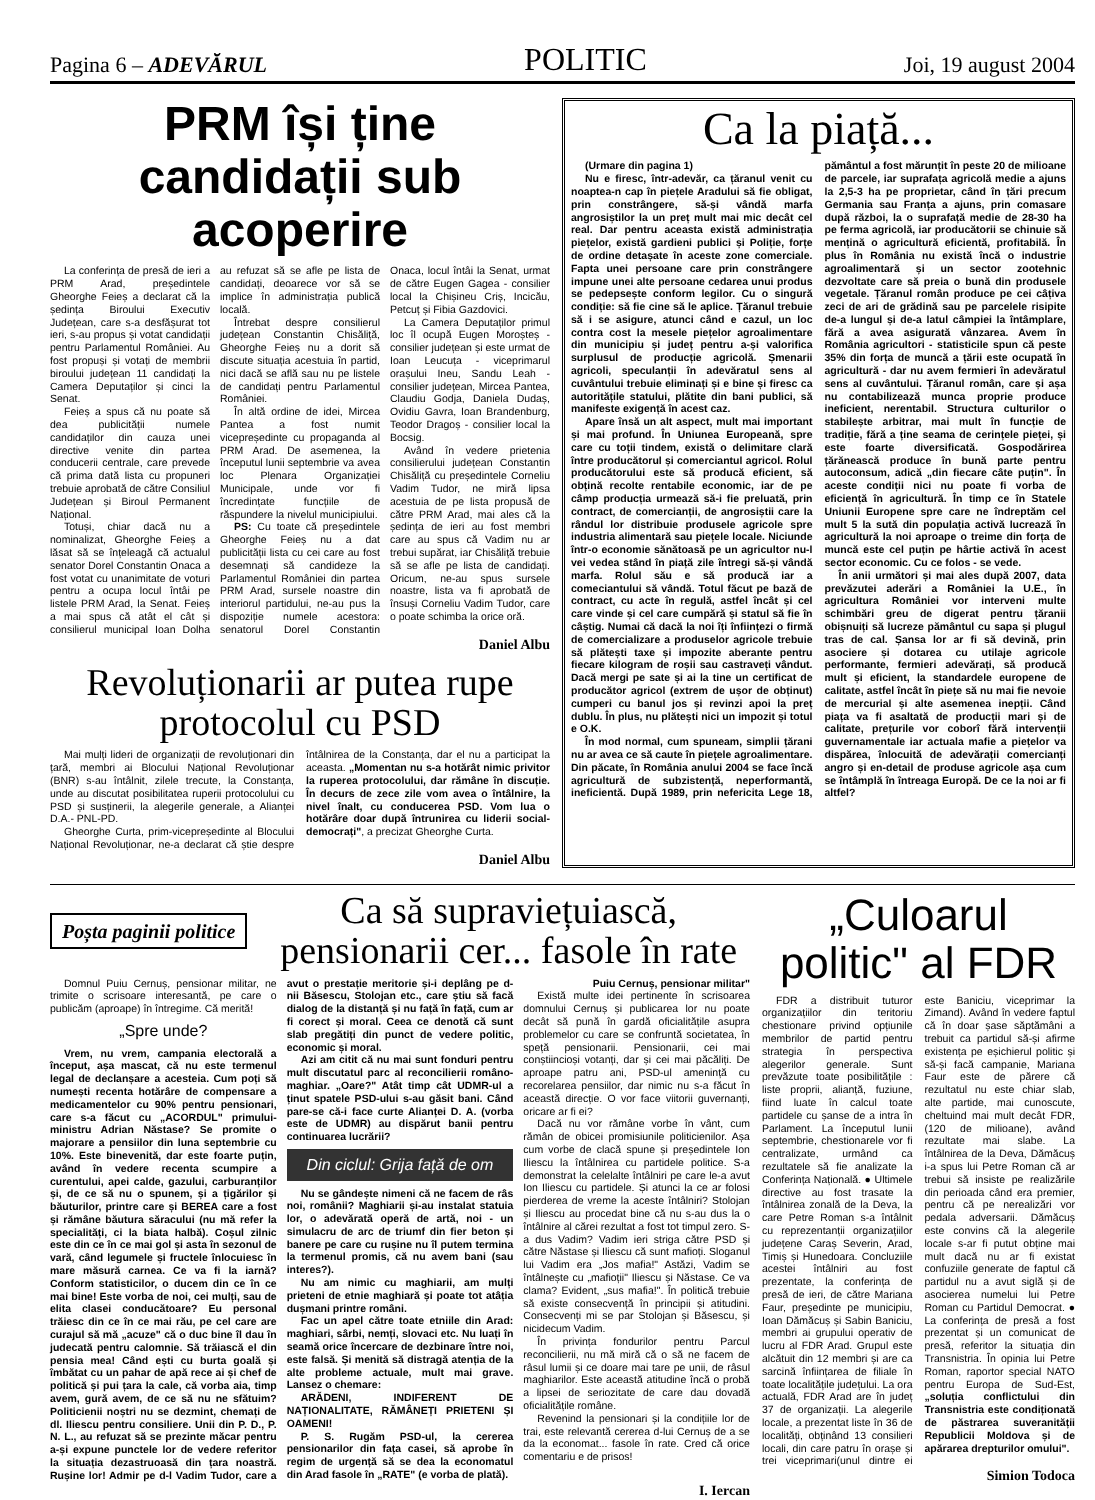Pagina 6 – ADEVĂRUL POLITIC Joi, 19 august 2004
PRM își ține candidații sub acoperire
La conferința de presă de ieri a PRM Arad, președintele Gheorghe Feieș a declarat că la ședința Biroului Executiv Județean, care s-a desfășurat tot ieri, s-au propus și votat candidații pentru Parlamentul României. Au fost propuși și votați de membrii biroului județean 11 candidați la Camera Deputaților și cinci la Senat.
Feieș a spus că nu poate să dea publicității numele candidaților din cauza unei directive venite din partea conducerii centrale, care prevede că prima dată lista cu propuneri trebuie aprobată de către Consiliul Județean și Biroul Permanent Național.
Totuși, chiar dacă nu a nominalizat, Gheorghe Feieș a lăsat să se înțeleagă că actualul senator Dorel Constantin Onaca a fost votat cu unanimitate de voturi pentru a ocupa locul întâi pe listele PRM Arad, la Senat. Feieș a mai spus că atât el cât și consilierul municipal Ioan Dolha au refuzat să se afle pe lista de candidați, deoarece vor să se implice în administrația publică locală.
Întrebat despre consilierul județean Constantin Chisăliță, Gheorghe Feieș nu a dorit să discute situația acestuia în partid, nici dacă se află sau nu pe listele de candidați pentru Parlamentul României.
În altă ordine de idei, Mircea Pantea a fost numit vicepreședinte cu propaganda al PRM Arad. De asemenea, la începutul lunii septembrie va avea loc Plenara Organizației Municipale, unde vor fi încredințate funcțiile de răspundere la nivelul municipiului.
PS: Cu toate că președintele Gheorghe Feieș nu a dat publicității lista cu cei care au fost desemnați să candideze la Parlamentul României din partea PRM Arad, sursele noastre din interiorul partidului, ne-au pus la dispoziție numele acestora: senatorul Dorel Constantin Onaca, locul întâi la Senat, urmat de către Eugen Gagea - consilier local la Chișineu Criș, Incicău, Petcuț și Fibia Gazdovici.
La Camera Deputaților primul loc îl ocupă Eugen Moroșteș - consilier județean și este urmat de Ioan Leucuța - viceprimarul orașului Ineu, Sandu Leah - consilier județean, Mircea Pantea, Claudiu Godja, Daniela Dudaș, Ovidiu Gavra, Ioan Brandenburg, Teodor Dragoș - consilier local la Bocsig.
Având în vedere prietenia consilierului județean Constantin Chisăliță cu președintele Corneliu Vadim Tudor, ne miră lipsa acestuia de pe lista propusă de către PRM Arad, mai ales că la ședința de ieri au fost membri care au spus că Vadim nu ar trebui supărat, iar Chisăliță trebuie să se afle pe lista de candidați. Oricum, ne-au spus sursele noastre, lista va fi aprobată de însuși Corneliu Vadim Tudor, care o poate schimba la orice oră.
Daniel Albu
Revoluționarii ar putea rupe protocolul cu PSD
Mai mulți lideri de organizații de revoluționari din țară, membri ai Blocului Național Revoluționar (BNR) s-au întâlnit, zilele trecute, la Constanța, unde au discutat posibilitatea ruperii protocolului cu PSD și susținerii, la alegerile generale, a Alianței D.A.- PNL-PD.
Gheorghe Curta, prim-vicepreședinte al Blocului Național Revoluționar, ne-a declarat că știe despre întâlnirea de la Constanța, dar el nu a participat la aceasta. „Momentan nu s-a hotărât nimic privitor la ruperea protocolului, dar rămâne în discuție. În decurs de zece zile vom avea o întâlnire, la nivel înalt, cu conducerea PSD. Vom lua o hotărâre doar după întrunirea cu liderii social-democrați", a precizat Gheorghe Curta.
Daniel Albu
Ca la piață...
(Urmare din pagina 1)
Nu e firesc, într-adevăr, ca țăranul venit cu noaptea-n cap în piețele Aradului să fie obligat, prin constrângere, să-și vândă marfa angrosiștilor la un preț mult mai mic decât cel real. Dar pentru aceasta există administrația piețelor, există gardieni publici și Poliție, forțe de ordine detașate în aceste zone comerciale. Fapta unei persoane care prin constrângere impune unei alte persoane cedarea unui produs se pedepsește conform legilor. Cu o singură condiție: să fie cine să le aplice. Țăranul trebuie să i se asigure, atunci când e cazul, un loc contra cost la mesele piețelor agroalimentare din municipiu și județ pentru a-și valorifica surplusul de producție agricolă. Șmenarii agricoli, speculanții în adevăratul sens al cuvântului trebuie eliminați și e bine și firesc ca autoritățile statului, plătite din bani publici, să manifeste exigență în acest caz.
Apare însă un alt aspect, mult mai important și mai profund. În Uniunea Europeană, spre care cu toții tindem, există o delimitare clară între producătorul și comerciantul agricol. Rolul producătorului este să producă eficient, să obțină recolte rentabile economic, iar de pe câmp producția urmează să-i fie preluată, prin contract, de comercianții, de angrosiștii care la rândul lor distribuie produsele agricole spre industria alimentară sau piețele locale. Niciunde într-o economie sănătoasă pe un agricultor nu-l vei vedea stând în piață zile întregi să-și vândă marfa. Rolul său e să producă iar a comeciantului să vândă. Totul făcut pe bază de contract, cu acte în regulă, astfel încât și cel care vinde și cel care cumpără și statul să fie în câștig. Numai că dacă la noi îți înființezi o firmă de comercializare a produselor agricole trebuie să plătești taxe și impozite aberante pentru fiecare kilogram de roșii sau castraveți vândut. Dacă mergi pe sate și ai la tine un certificat de producător agricol (extrem de ușor de obținut) cumperi cu banul jos și revinzi apoi la preț dublu. În plus, nu plătești nici un impozit și totul e O.K.
În mod normal, cum spuneam, simplii țărani nu ar avea ce să caute în piețele agroalimentare. Din păcate, în România anului 2004 se face încă agricultură de subzistență, neperformantă, ineficientă. După 1989, prin nefericita Lege 18, pământul a fost mărunțit în peste 20 de milioane de parcele, iar suprafața agricolă medie a ajuns la 2,5-3 ha pe proprietar, când în țări precum Germania sau Franța a ajuns, prin comasare după război, la o suprafață medie de 28-30 ha pe ferma agricolă, iar producătorii se chinuie să mențină o agricultură eficientă, profitabilă. În plus în România nu există încă o industrie agroalimentară și un sector zootehnic dezvoltate care să preia o bună din produsele vegetale. Țăranul român produce pe cei câțiva zeci de ari de grădină sau pe parcelele risipite de-a lungul și de-a latul câmpiei la întâmplare, fără a avea asigurată vânzarea. Avem în România agricultori - statisticile spun că peste 35% din forța de muncă a țării este ocupată în agricultură - dar nu avem fermieri în adevăratul sens al cuvântului. Țăranul român, care și așa nu contabilizează munca proprie produce ineficient, nerentabil. Structura culturilor o stabilește arbitrar, mai mult în funcție de tradiție, fără a ține seama de cerințele pieței, și este foarte diversificată. Gospodărirea țărănească produce în bună parte pentru autoconsum, adică „din fiecare câte puțin". În aceste condiții nici nu poate fi vorba de eficiență în agricultură. În timp ce în Statele Uniunii Europene spre care ne îndreptăm cel mult 5 la sută din populația activă lucrează în agricultură la noi aproape o treime din forța de muncă este cel puțin pe hârtie activă în acest sector economic. Cu ce folos - se vede.
În anii următori și mai ales după 2007, data prevăzutei aderări a României la U.E., în agricultura României vor interveni multe schimbări greu de digerat pentru țăranii obișnuiți să lucreze pământul cu sapa și plugul tras de cal. Șansa lor ar fi să devină, prin asociere și dotarea cu utilaje agricole performante, fermieri adevărați, să producă mult și eficient, la standardele europene de calitate, astfel încât în piețe să nu mai fie nevoie de mercurial și alte asemenea inepții. Când piața va fi asaltată de producții mari și de calitate, prețurile vor coborî fără intervenții guvernamentale iar actuala mafie a piețelor va dispărea, înlocuită de adevărații comercianți angro și en-detail de produse agricole așa cum se întâmplă în întreaga Europă. De ce la noi ar fi altfel?
Poșta paginii politice
Ca să supraviețuiască, pensionarii cer... fasole în rate
Domnul Puiu Cernuș, pensionar militar, ne trimite o scrisoare interesantă, pe care o publicăm (aproape) în întregime. Că merită!
„Spre unde?
Vrem, nu vrem, campania electorală a început, așa mascat, că nu este termenul legal de declanșare a acesteia. Cum poți să numești recenta hotărâre de compensare a medicamentelor cu 90% pentru pensionari, care s-a făcut cu „ACORDUL" primului-ministru Adrian Năstase? Se promite o majorare a pensiilor din luna septembrie cu 10%. Este binevenită, dar este foarte puțin, având în vedere recenta scumpire a curentului, apei calde, gazului, carburanților și, de ce să nu o spunem, și a țigărilor și băuturilor, printre care și BEREA care a fost și rămâne băutura săracului (nu mă refer la specialități, ci la biata halbă). Coșul zilnic este din ce în ce mai gol și asta în sezonul de vară, când legumele și fructele înlocuiesc în mare măsură carnea. Ce va fi la iarnă? Conform statisticilor, o ducem din ce în ce mai bine! Este vorba de noi, cei mulți, sau de elita clasei conducătoare? Eu personal trăiesc din ce în ce mai rău, pe cel care are curajul să mă „acuze" că o duc bine îl dau în judecată pentru calomnie. Să trăiască el din pensia mea! Când ești cu burta goală și îmbătat cu un pahar de apă rece ai și chef de politică și pui țara la cale, că vorba aia, timp avem, gură avem, de ce să nu ne sfătuim? Politicienii noștri nu se dezmint, chemați de dl. Iliescu pentru consiliere. Unii din P. D., P. N. L., au refuzat să se prezinte măcar pentru a-și expune punctele lor de vedere referitor la situația dezastruoasă din țara noastră. Rușine lor! Admir pe d-l Vadim Tudor, care a avut o prestație meritorie și-i deplâng pe d-nii Băsescu, Stolojan etc., care știu să facă dialog de la distanță și nu față în față, cum ar fi corect și moral. Ceea ce denotă că sunt slab pregătiți din punct de vedere politic, economic și moral.
Azi am citit că nu mai sunt fonduri pentru mult discutatul parc al reconcilierii româno-maghiar. „Oare?" Atât timp cât UDMR-ul a ținut spatele PSD-ului s-au găsit bani. Când pare-se că-i face curte Alianței D. A. (vorba este de UDMR) au dispărut banii pentru continuarea lucrării?
Din ciclul: Grija față de om
Nu se gândește nimeni că ne facem de râs noi, românii? Maghiarii și-au instalat statuia lor, o adevărată operă de artă, noi - un simulacru de arc de triumf din fier beton și banere pe care cu rușine nu îl putem termina la termenul promis, că nu avem bani (sau interes?).
Nu am nimic cu maghiarii, am mulți prieteni de etnie maghiară și poate tot atâția dușmani printre români.
Fac un apel către toate etniile din Arad: maghiari, sârbi, nemți, slovaci etc. Nu luați în seamă orice încercare de dezbinare între noi, este falsă. Și menită să distragă atenția de la alte probleme actuale, mult mai grave. Lansez o chemare:
ARĂDENI, INDIFERENT DE NAȚIONALITATE, RĂMÂNEȚI PRIETENI ȘI OAMENI!
P. S. Rugăm PSD-ul, la cererea pensionarilor din fața casei, să aprobe în regim de urgență să se dea la economatul din Arad fasole în „RATE" (e vorba de plată).
Puiu Cernuș, pensionar militar"
Există multe idei pertinente în scrisoarea domnului Cernuș și publicarea lor nu poate decât să pună în gardă oficialitățile asupra problemelor cu care se confruntă societatea, în speță pensionarii. Pensionarii, cei mai conștiincioși votanți, dar și cei mai păcăliți. De aproape patru ani, PSD-ul amenință cu recorelarea pensiilor, dar nimic nu s-a făcut în această direcție. O vor face viitorii guvernanți, oricare ar fi ei?
Dacă nu vor rămâne vorbe în vânt, cum rămân de obicei promisiunile politicienilor. Așa cum vorbe de clacă spune și președintele Ion Iliescu la întâlnirea cu partidele politice. S-a demonstrat la celelalte întâlniri pe care le-a avut Ion Iliescu cu partidele. Și atunci la ce ar folosi pierderea de vreme la aceste întâlniri? Stolojan și Iliescu au procedat bine că nu s-au dus la o întâlnire al cărei rezultat a fost tot timpul zero. S-a dus Vadim? Vadim ieri striga către PSD și către Năstase și Iliescu că sunt mafioți. Sloganul lui Vadim era „Jos mafia!" Astăzi, Vadim se întâlnește cu „mafioții" Iliescu și Năstase. Ce va clama? Evident, „sus mafia!". În politică trebuie să existe consecvență în principii și atitudini. Consecvenți mi se par Stolojan și Băsescu, și nicidecum Vadim.
În privința fondurilor pentru Parcul reconcilierii, nu mă miră că o să ne facem de râsul lumii și ce doare mai tare pe unii, de râsul maghiarilor. Este această atitudine încă o probă a lipsei de seriozitate de care dau dovadă oficialitățile române.
Revenind la pensionari și la condițiile lor de trai, este relevantă cererea d-lui Cernuș de a se da la economat... fasole în rate. Cred că orice comentariu e de prisos!
I. Iercan
„Culoarul politic" al FDR
FDR a distribuit tuturor organizațiilor din teritoriu chestionare privind opțiunile membrilor de partid pentru strategia în perspectiva alegerilor generale. Sunt prevăzute toate posibilitățile : liste proprii, alianță, fuziune, fiind luate în calcul toate partidele cu șanse de a intra în Parlament. La începutul lunii septembrie, chestionarele vor fi centralizate, urmând ca rezultatele să fie analizate la Conferința Națională. ● Ultimele directive au fost trasate la întâlnirea zonală de la Deva, la care Petre Roman s-a întâlnit cu reprezentanții organizațiilor județene Caraș Severin, Arad, Timiș și Hunedoara. Concluziile acestei întâlniri au fost prezentate, la conferința de presă de ieri, de către Mariana Faur, președinte pe municipiu, Ioan Dămăcuș și Sabin Baniciu, membri ai grupului operativ de lucru al FDR Arad. Grupul este alcătuit din 12 membri și are ca sarcină înființarea de filiale în toate localitățile județului. La ora actuală, FDR Arad are în județ 37 de organizații. La alegerile locale, a prezentat liste în 36 de localități, obținând 13 consilieri locali, din care patru în orașe și trei viceprimari(unul dintre ei este Baniciu, viceprimar la Zimand). Având în vedere faptul că în doar șase săptămâni a trebuit ca partidul să-și afirme existența pe eșichierul politic și să-și facă campanie, Mariana Faur este de părere că rezultatul nu este chiar slab, alte partide, mai cunoscute, cheltuind mai mult decât FDR, (120 de milioane), având rezultate mai slabe. La întâlnirea de la Deva, Dămăcuș i-a spus lui Petre Roman că ar trebui să insiste pe realizările din perioada când era premier, pentru că pe nerealizări vor pedala adversarii. Dămăcuș este convins că la alegerile locale s-ar fi putut obține mai mult dacă nu ar fi existat confuziile generate de faptul că partidul nu a avut siglă și de asocierea numelui lui Petre Roman cu Partidul Democrat. ● La conferința de presă a fost prezentat și un comunicat de presă, referitor la situația din Transnistria. În opinia lui Petre Roman, raportor special NATO pentru Europa de Sud-Est, „soluția conflictului din Transnistria este condiționată de păstrarea suveranității Republicii Moldova și de apărarea drepturilor omului".
Simion Todoca